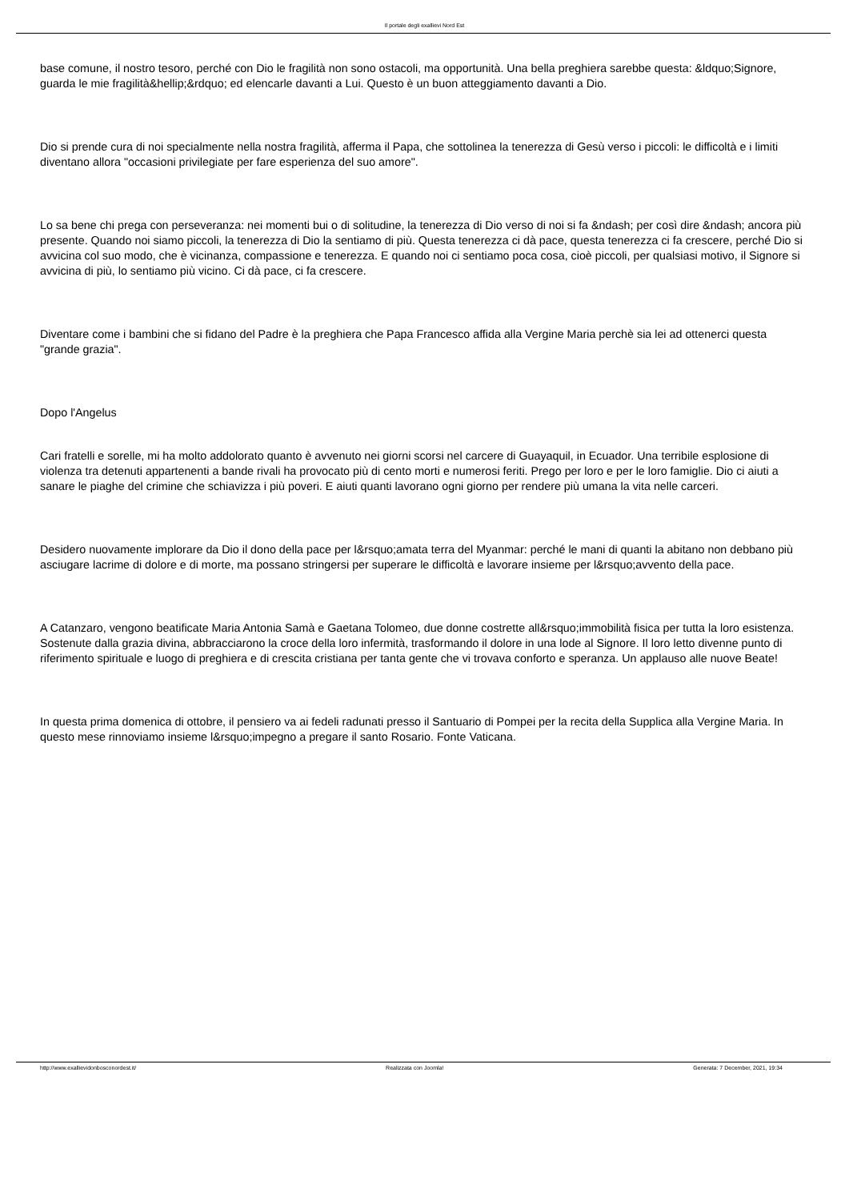Il portale degli exallievi Nord Est
base comune, il nostro tesoro, perché con Dio le fragilità non sono ostacoli, ma opportunità. Una bella preghiera sarebbe questa: &ldquo;Signore, guarda le mie fragilità&hellip;&rdquo; ed elencarle davanti a Lui. Questo è un buon atteggiamento davanti a Dio.
Dio si prende cura di noi specialmente nella nostra fragilità, afferma il Papa, che sottolinea la tenerezza di Gesù verso i piccoli: le difficoltà e i limiti diventano allora "occasioni privilegiate per fare esperienza del suo amore".
Lo sa bene chi prega con perseveranza: nei momenti bui o di solitudine, la tenerezza di Dio verso di noi si fa &ndash; per così dire &ndash; ancora più presente. Quando noi siamo piccoli, la tenerezza di Dio la sentiamo di più. Questa tenerezza ci dà pace, questa tenerezza ci fa crescere, perché Dio si avvicina col suo modo, che è vicinanza, compassione e tenerezza. E quando noi ci sentiamo poca cosa, cioè piccoli, per qualsiasi motivo, il Signore si avvicina di più, lo sentiamo più vicino. Ci dà pace, ci fa crescere.
Diventare come i bambini che si fidano del Padre è la preghiera che Papa Francesco affida alla Vergine Maria perchè sia lei ad ottenerci questa "grande grazia".
Dopo l'Angelus
Cari fratelli e sorelle, mi ha molto addolorato quanto è avvenuto nei giorni scorsi nel carcere di Guayaquil, in Ecuador. Una terribile esplosione di violenza tra detenuti appartenenti a bande rivali ha provocato più di cento morti e numerosi feriti. Prego per loro e per le loro famiglie. Dio ci aiuti a sanare le piaghe del crimine che schiavizza i più poveri. E aiuti quanti lavorano ogni giorno per rendere più umana la vita nelle carceri.
Desidero nuovamente implorare da Dio il dono della pace per l&rsquo;amata terra del Myanmar: perché le mani di quanti la abitano non debbano più asciugare lacrime di dolore e di morte, ma possano stringersi per superare le difficoltà e lavorare insieme per l&rsquo;avvento della pace.
A Catanzaro, vengono beatificate Maria Antonia Samà e Gaetana Tolomeo, due donne costrette all&rsquo;immobilità fisica per tutta la loro esistenza. Sostenute dalla grazia divina, abbracciarono la croce della loro infermità, trasformando il dolore in una lode al Signore. Il loro letto divenne punto di riferimento spirituale e luogo di preghiera e di crescita cristiana per tanta gente che vi trovava conforto e speranza. Un applauso alle nuove Beate!
In questa prima domenica di ottobre, il pensiero va ai fedeli radunati presso il Santuario di Pompei per la recita della Supplica alla Vergine Maria. In questo mese rinnoviamo insieme l&rsquo;impegno a pregare il santo Rosario. Fonte Vaticana.
http://www.exallievidonbosconordest.it/ Realizzata con Joomla! Generata: 7 December, 2021, 19:34